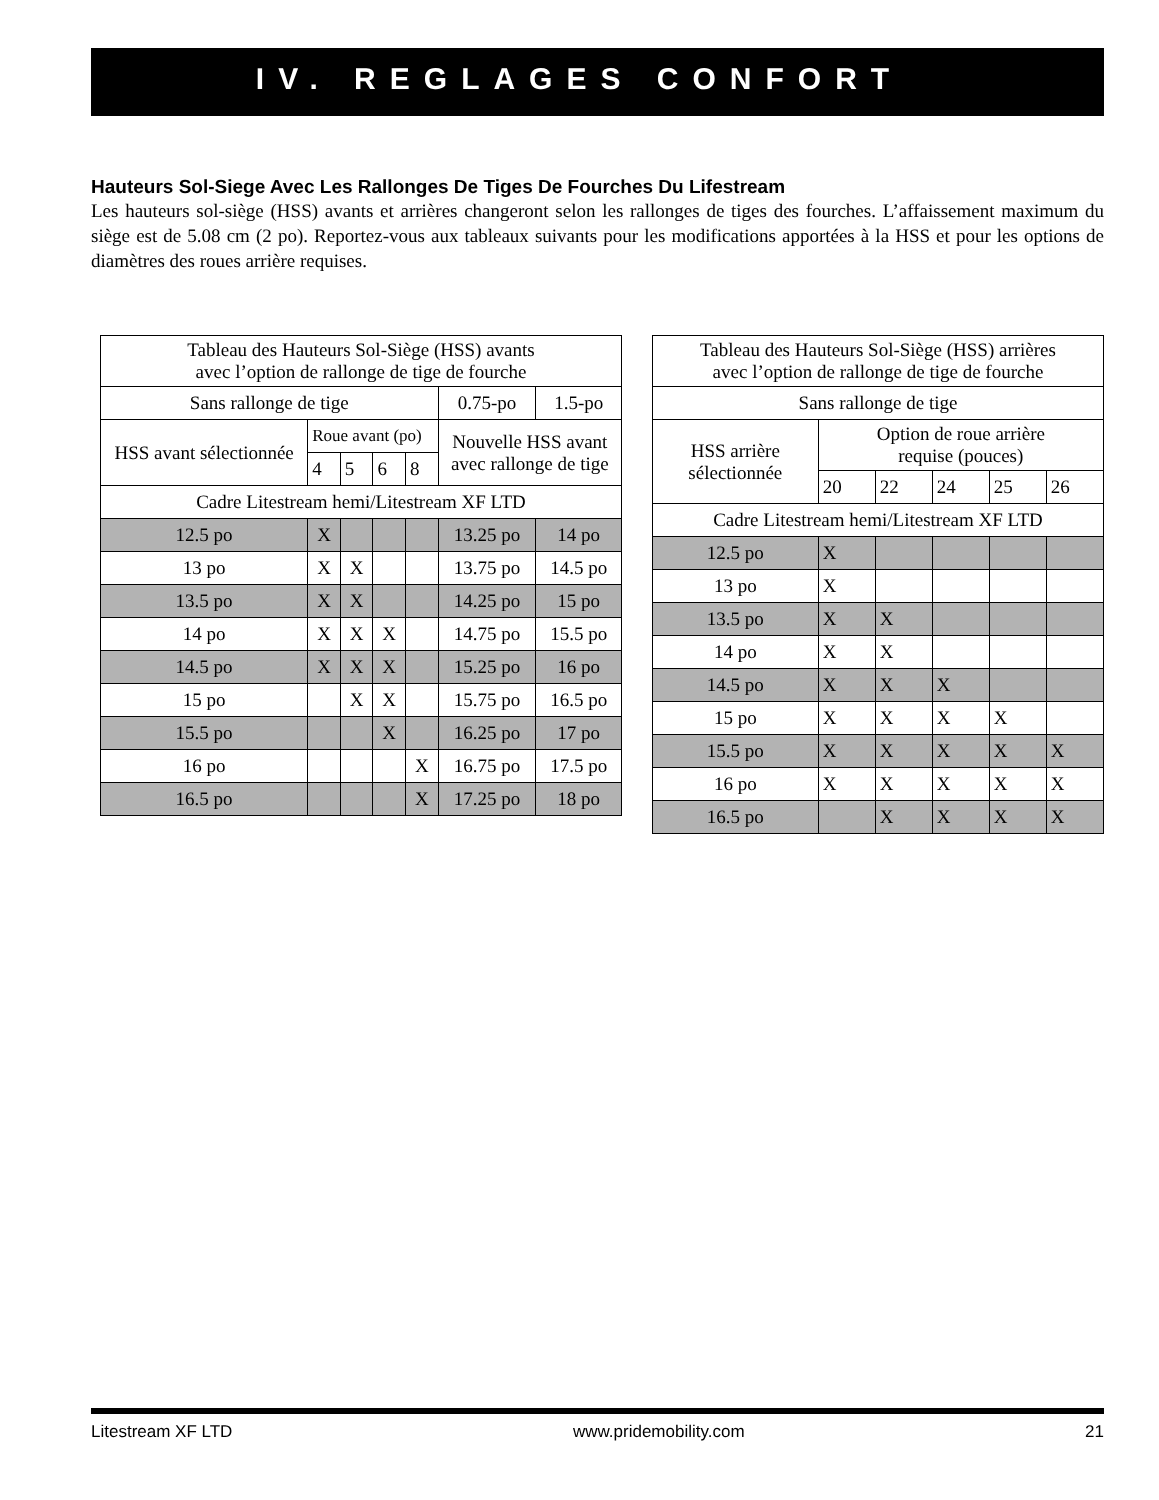IV. REGLAGES CONFORT
Hauteurs Sol-Siege Avec Les Rallonges De Tiges De Fourches Du Lifestream
Les hauteurs sol-siège (HSS) avants et arrières changeront selon les rallonges de tiges des fourches. L’affaissement maximum du siège est de 5.08 cm (2 po). Reportez-vous aux tableaux suivants pour les modifications apportées à la HSS et pour les options de diamètres des roues arrière requises.
| Tableau des Hauteurs Sol-Siège (HSS) avants avec l’option de rallonge de tige de fourche | | | | | | |
| Sans rallonge de tige | | | | | 0.75-po | 1.5-po |
| HSS avant sélectionnée | Roue avant (po) | | | | Nouvelle HSS avant avec rallonge de tige | |
| | 4 | 5 | 6 | 8 | | |
| Cadre Litestream hemi/Litestream XF LTD | | | | | | |
| 12.5 po | X | | | | 13.25 po | 14 po |
| 13 po | X | X | | | 13.75 po | 14.5 po |
| 13.5 po | X | X | | | 14.25 po | 15 po |
| 14 po | X | X | X | | 14.75 po | 15.5 po |
| 14.5 po | X | X | X | | 15.25 po | 16 po |
| 15 po | | X | X | | 15.75 po | 16.5 po |
| 15.5 po | | | X | | 16.25 po | 17 po |
| 16 po | | | | X | 16.75 po | 17.5 po |
| 16.5 po | | | | X | 17.25 po | 18 po |
| Tableau des Hauteurs Sol-Siège (HSS) arrières avec l’option de rallonge de tige de fourche | | | | | |
| Sans rallonge de tige | | | | | |
| HSS arrière sélectionnée | Option de roue arrière requise (pouces) | | | | |
| | 20 | 22 | 24 | 25 | 26 |
| Cadre Litestream hemi/Litestream XF LTD | | | | | |
| 12.5 po | X | | | | |
| 13 po | X | | | | |
| 13.5 po | X | X | | | |
| 14 po | X | X | | | |
| 14.5 po | X | X | X | | |
| 15 po | X | X | X | X | |
| 15.5 po | X | X | X | X | X |
| 16 po | X | X | X | X | X |
| 16.5 po | | X | X | X | X |
Litestream XF LTD www.pridemobility.com 21